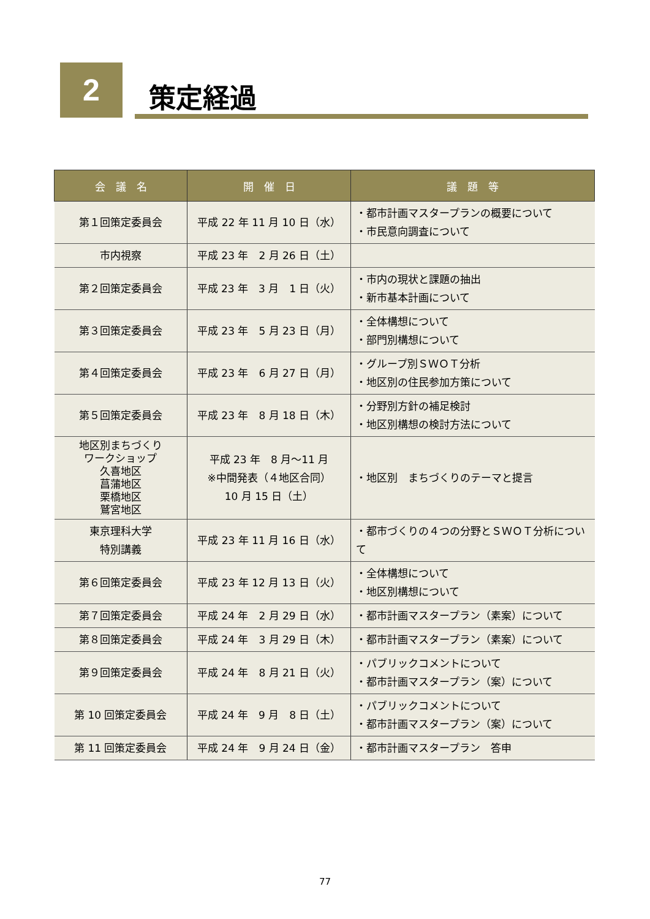2 策定経過
| 会 議 名 | 開 催 日 | 議 題 等 |
| --- | --- | --- |
| 第１回策定委員会 | 平成 22 年 11 月 10 日（水） | ・都市計画マスタープランの概要について ・市民意向調査について |
| 市内視察 | 平成 23 年 2 月 26 日（土） | |
| 第２回策定委員会 | 平成 23 年 3 月 1 日（火） | ・市内の現状と課題の抽出 ・新市基本計画について |
| 第３回策定委員会 | 平成 23 年 5 月 23 日（月） | ・全体構想について ・部門別構想について |
| 第４回策定委員会 | 平成 23 年 6 月 27 日（月） | ・グループ別ＳＷＯＴ分析 ・地区別の住民参加方策について |
| 第５回策定委員会 | 平成 23 年 8 月 18 日（木） | ・分野別方針の補足検討 ・地区別構想の検討方法について |
| 地区別まちづくり ワークショップ 久喜地区 菖蒲地区 栗橋地区 鷲宮地区 | 平成 23 年 8 月～11 月 ※中間発表（４地区合同） 10 月 15 日（土） | ・地区別 まちづくりのテーマと提言 |
| 東京理科大学 特別講義 | 平成 23 年 11 月 16 日（水） | ・都市づくりの４つの分野とＳＷＯＴ分析について |
| 第６回策定委員会 | 平成 23 年 12 月 13 日（火） | ・全体構想について ・地区別構想について |
| 第７回策定委員会 | 平成 24 年 2 月 29 日（水） | ・都市計画マスタープラン（素案）について |
| 第８回策定委員会 | 平成 24 年 3 月 29 日（木） | ・都市計画マスタープラン（素案）について |
| 第９回策定委員会 | 平成 24 年 8 月 21 日（火） | ・パブリックコメントについて ・都市計画マスタープラン（案）について |
| 第 10 回策定委員会 | 平成 24 年 9 月 8 日（土） | ・パブリックコメントについて ・都市計画マスタープラン（案）について |
| 第 11 回策定委員会 | 平成 24 年 9 月 24 日（金） | ・都市計画マスタープラン 答申 |
77